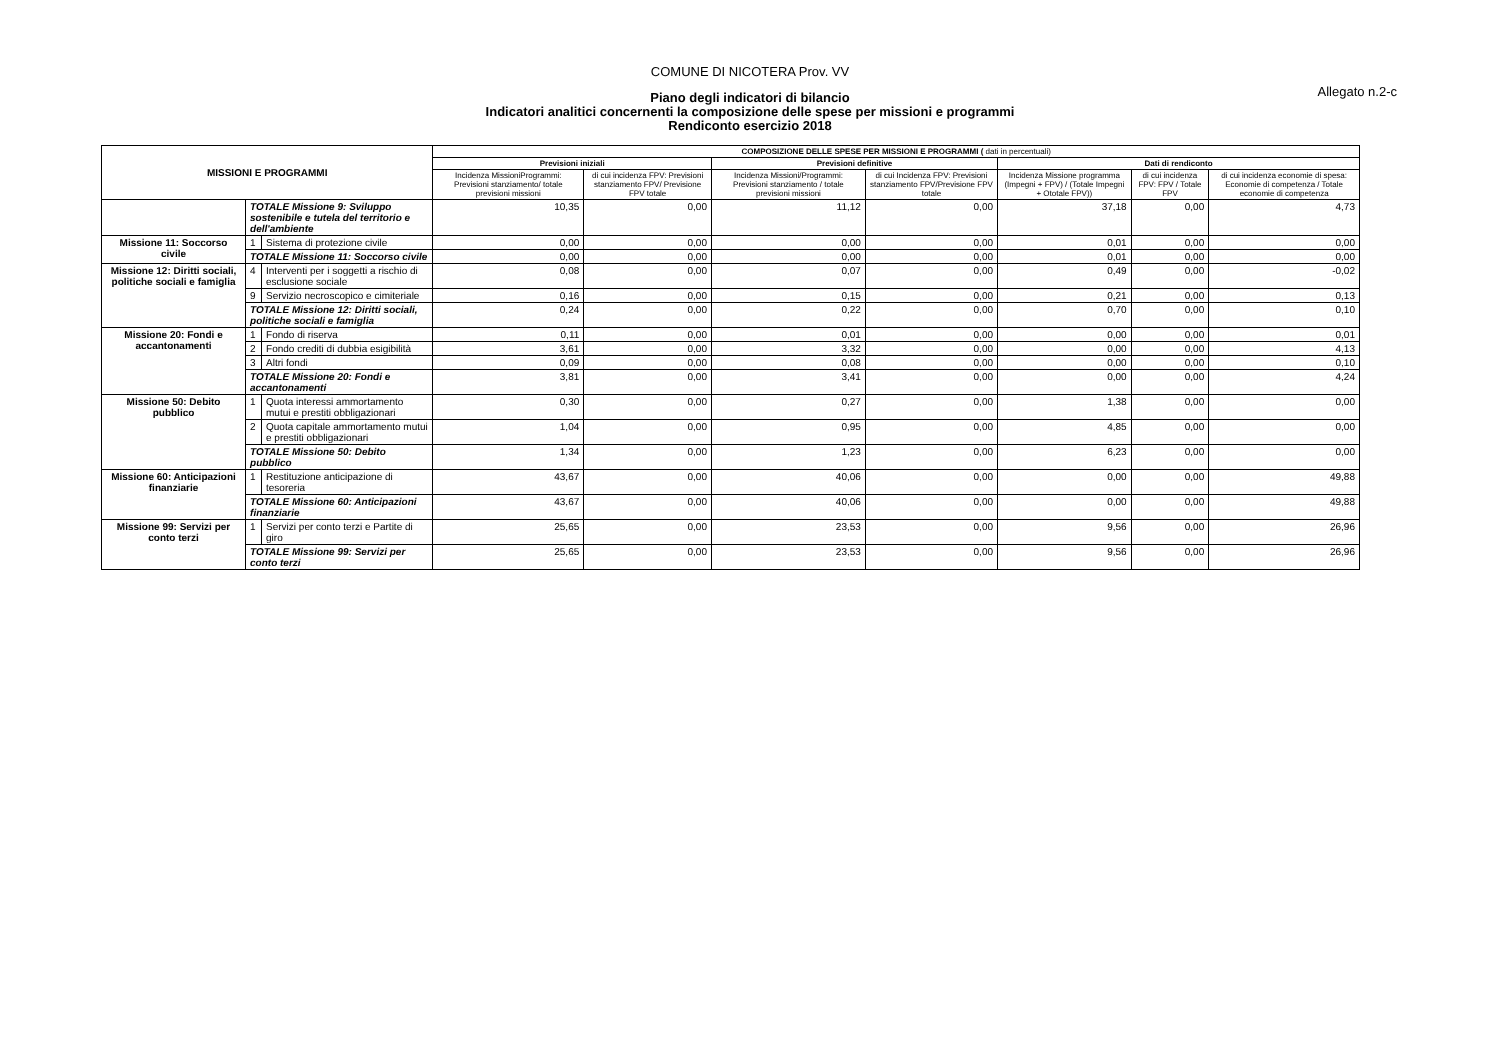COMUNE DI NICOTERA Prov. VV
Allegato n.2-c
Piano degli indicatori di bilancio
Indicatori analitici concernenti la composizione delle spese per missioni e programmi
Rendiconto esercizio 2018
| MISSIONI E PROGRAMMI | | | COMPOSIZIONE DELLE SPESE PER MISSIONI E PROGRAMMI ( dati in percentuali) | | | | | | |
| --- | --- | --- | --- | --- | --- | --- | --- | --- | --- |
| | | | Previsioni iniziali | | Previsioni definitive | | Dati di rendiconto | | |
| | | | Incidenza MissioniProgrammi: Previsioni stanziamento/ totale previsioni missioni | di cui incidenza FPV: Previsioni stanziamento FPV/ Previsione FPV totale | Incidenza Missioni/Programmi: Previsioni stanziamento / totale previsioni missioni | di cui Incidenza FPV: Previsioni stanziamento FPV/Previsione FPV totale | Incidenza Missione programma (Impegni + FPV) / (Totale Impegni + Ototale FPV)) | di cui incidenza FPV: FPV / Totale FPV | di cui incidenza economie di spesa: Economie di competenza / Totale economie di competenza |
| | TOTALE Missione 9: Sviluppo sostenibile e tutela del territorio e dell'ambiente | | 10,35 | 0,00 | 11,12 | 0,00 | 37,18 | 0,00 | 4,73 |
| Missione 11: Soccorso civile | 1 | Sistema di protezione civile | 0,00 | 0,00 | 0,00 | 0,00 | 0,01 | 0,00 | 0,00 |
| | TOTALE Missione 11: Soccorso civile | | 0,00 | 0,00 | 0,00 | 0,00 | 0,01 | 0,00 | 0,00 |
| Missione 12: Diritti sociali, politiche sociali e famiglia | 4 | Interventi per i soggetti a rischio di esclusione sociale | 0,08 | 0,00 | 0,07 | 0,00 | 0,49 | 0,00 | -0,02 |
| | 9 | Servizio necroscopico e cimiteriale | 0,16 | 0,00 | 0,15 | 0,00 | 0,21 | 0,00 | 0,13 |
| | TOTALE Missione 12: Diritti sociali, politiche sociali e famiglia | | 0,24 | 0,00 | 0,22 | 0,00 | 0,70 | 0,00 | 0,10 |
| Missione 20: Fondi e accantonamenti | 1 | Fondo di riserva | 0,11 | 0,00 | 0,01 | 0,00 | 0,00 | 0,00 | 0,01 |
| | 2 | Fondo crediti di dubbia esigibilità | 3,61 | 0,00 | 3,32 | 0,00 | 0,00 | 0,00 | 4,13 |
| | 3 | Altri fondi | 0,09 | 0,00 | 0,08 | 0,00 | 0,00 | 0,00 | 0,10 |
| | TOTALE Missione 20: Fondi e accantonamenti | | 3,81 | 0,00 | 3,41 | 0,00 | 0,00 | 0,00 | 4,24 |
| Missione 50: Debito pubblico | 1 | Quota interessi ammortamento mutui e prestiti obbligazionari | 0,30 | 0,00 | 0,27 | 0,00 | 1,38 | 0,00 | 0,00 |
| | 2 | Quota capitale ammortamento mutui e prestiti obbligazionari | 1,04 | 0,00 | 0,95 | 0,00 | 4,85 | 0,00 | 0,00 |
| | TOTALE Missione 50: Debito pubblico | | 1,34 | 0,00 | 1,23 | 0,00 | 6,23 | 0,00 | 0,00 |
| Missione 60: Anticipazioni finanziarie | 1 | Restituzione anticipazione di tesoreria | 43,67 | 0,00 | 40,06 | 0,00 | 0,00 | 0,00 | 49,88 |
| | TOTALE Missione 60: Anticipazioni finanziarie | | 43,67 | 0,00 | 40,06 | 0,00 | 0,00 | 0,00 | 49,88 |
| Missione 99: Servizi per conto terzi | 1 | Servizi per conto terzi e Partite di giro | 25,65 | 0,00 | 23,53 | 0,00 | 9,56 | 0,00 | 26,96 |
| | TOTALE Missione 99: Servizi per conto terzi | | 25,65 | 0,00 | 23,53 | 0,00 | 9,56 | 0,00 | 26,96 |